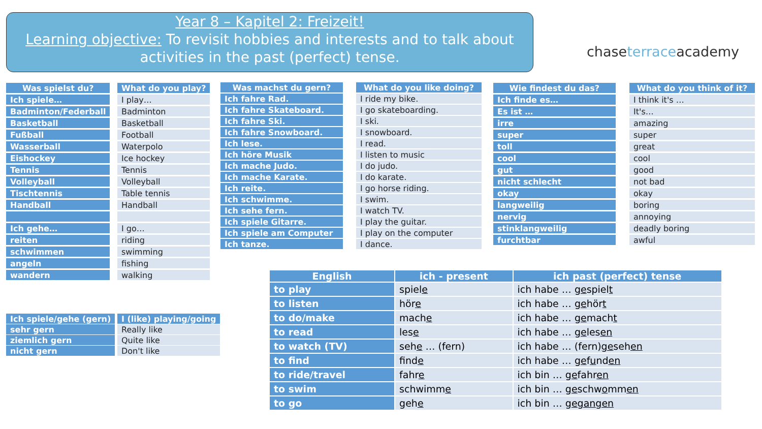Year 8 – Kapitel 2: Freizeit!
Learning objective: To revisit hobbies and interests and to talk about activities in the past (perfect) tense.
chaseterraceacademy
| Was spielst du? |
| --- |
| Ich spiele… |
| Badminton/Federball |
| Basketball |
| Fußball |
| Wasserball |
| Eishockey |
| Tennis |
| Volleyball |
| Tischtennis |
| Handball |
| Ich gehe… |
| reiten |
| schwimmen |
| angeln |
| wandern |
| What do you play? |
| --- |
| I play… |
| Badminton |
| Basketball |
| Football |
| Waterpolo |
| Ice hockey |
| Tennis |
| Volleyball |
| Table tennis |
| Handball |
| I go… |
| riding |
| swimming |
| fishing |
| walking |
| Was machst du gern? |
| --- |
| Ich fahre Rad. |
| Ich fahre Skateboard. |
| Ich fahre Ski. |
| Ich fahre Snowboard. |
| Ich lese. |
| Ich höre Musik |
| Ich mache Judo. |
| Ich mache Karate. |
| Ich reite. |
| Ich schwimme. |
| Ich sehe fern. |
| Ich spiele Gitarre. |
| Ich spiele am Computer |
| Ich tanze. |
| What do you like doing? |
| --- |
| I ride my bike. |
| I go skateboarding. |
| I ski. |
| I snowboard. |
| I read. |
| I listen to music |
| I do judo. |
| I do karate. |
| I go horse riding. |
| I swim. |
| I watch TV. |
| I play the guitar. |
| I play on the computer |
| I dance. |
| Wie findest du das? |
| --- |
| Ich finde es… |
| Es ist … |
| irre |
| super |
| toll |
| cool |
| gut |
| nicht schlecht |
| okay |
| langweilig |
| nervig |
| stinklangweilig |
| furchtbar |
| What do you think of it? |
| --- |
| I think it's … |
| It's… |
| amazing |
| super |
| great |
| cool |
| good |
| not bad |
| okay |
| boring |
| annoying |
| deadly boring |
| awful |
| Ich spiele/gehe (gern) |
| --- |
| sehr gern |
| ziemlich gern |
| nicht gern |
| I (like) playing/going |
| --- |
| Really like |
| Quite like |
| Don't like |
| English | ich - present | ich past (perfect) tense |
| --- | --- | --- |
| to play | spiel e | ich habe … ge spiel t |
| to listen | hör e | ich habe … ge hör t |
| to do/make | mach e | ich habe … ge mach t |
| to read | les e | ich habe … ge les en |
| to watch (TV) | seh e … (fern) | ich habe … (fern) ge seh en |
| to find | find e | ich habe … ge f u nd en |
| to ride/travel | fahr e | ich bin … ge fahr en |
| to swim | schwimm e | ich bin … ge schw o mm en |
| to go | geh e | ich bin … gegangen |